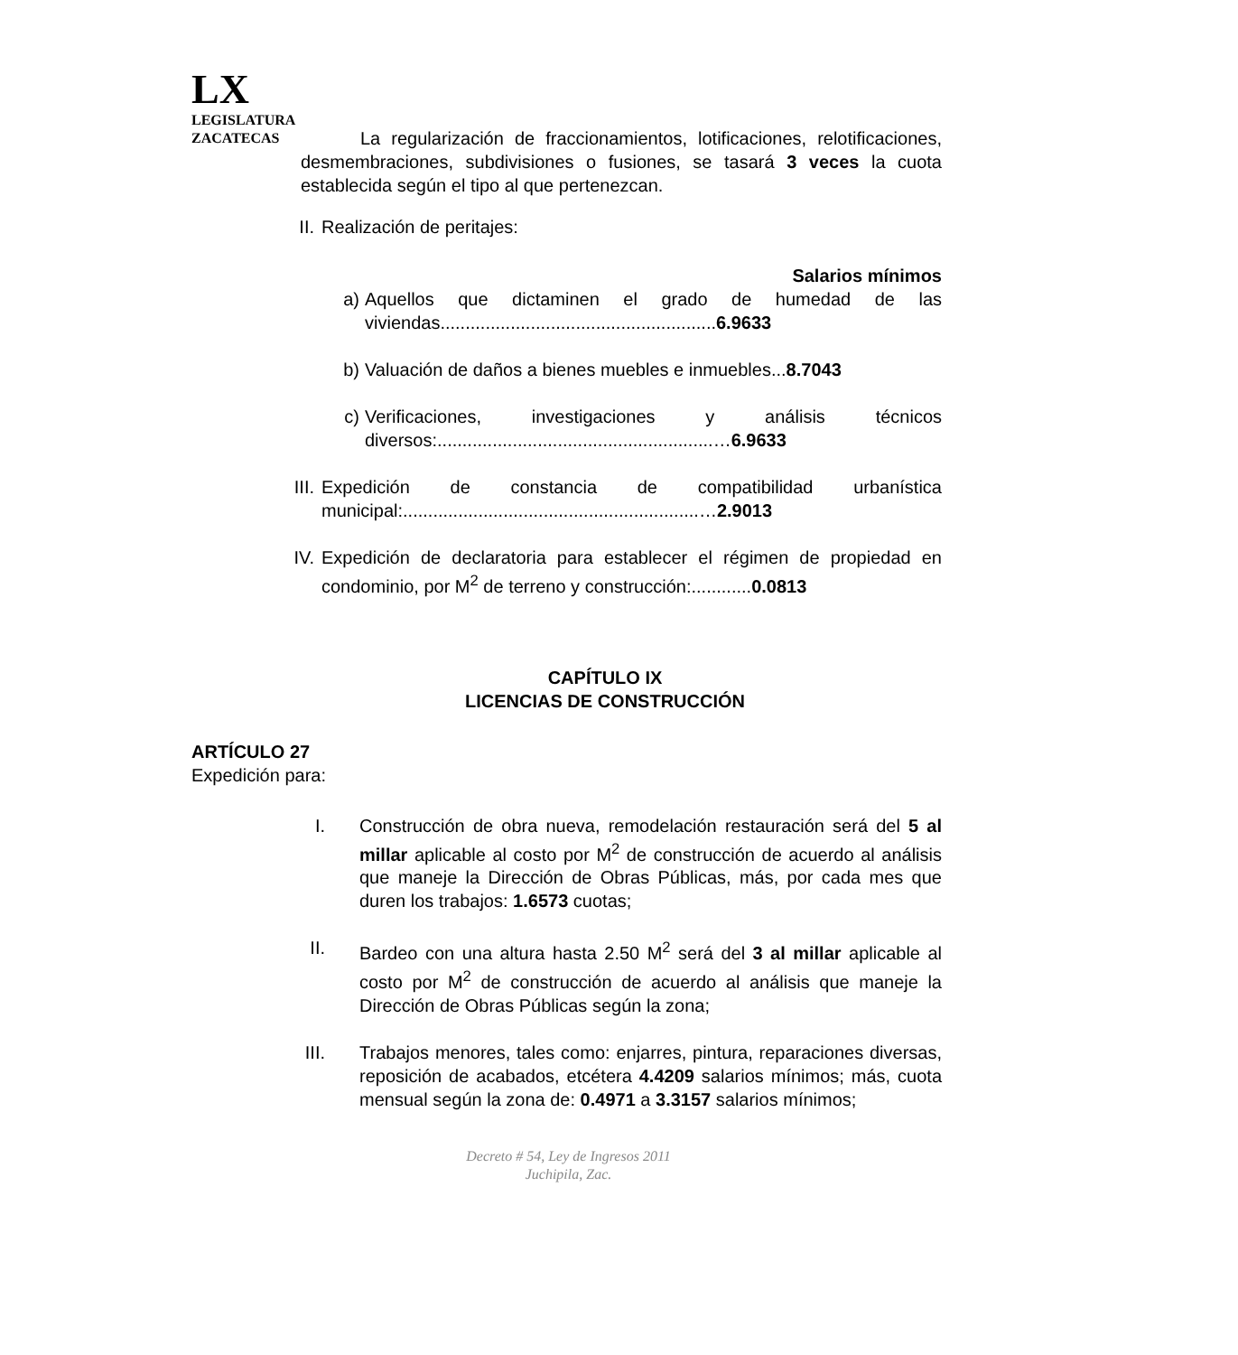LX
LEGISLATURA
ZACATECAS
La regularización de fraccionamientos, lotificaciones, relotificaciones, desmembraciones, subdivisiones o fusiones, se tasará 3 veces la cuota establecida según el tipo al que pertenezcan.
II. Realización de peritajes:
Salarios mínimos
a) Aquellos que dictaminen el grado de humedad de las viviendas.......................................................6.9633
b) Valuación de daños a bienes muebles e inmuebles...8.7043
c) Verificaciones, investigaciones y análisis técnicos diversos:.......................................................…6.9633
III. Expedición de constancia de compatibilidad urbanística municipal:...........................................................…2.9013
IV. Expedición de declaratoria para establecer el régimen de propiedad en condominio, por M<sup>2</sup> de terreno y construcción:............0.0813
CAPÍTULO IX
LICENCIAS DE CONSTRUCCIÓN
ARTÍCULO 27
Expedición para:
I. Construcción de obra nueva, remodelación restauración será del 5 al millar aplicable al costo por M<sup>2</sup> de construcción de acuerdo al análisis que maneje la Dirección de Obras Públicas, más, por cada mes que duren los trabajos: 1.6573 cuotas;
II. Bardeo con una altura hasta 2.50 M<sup>2</sup> será del 3 al millar aplicable al costo por M<sup>2</sup> de construcción de acuerdo al análisis que maneje la Dirección de Obras Públicas según la zona;
III.
Trabajos menores, tales como: enjarres, pintura, reparaciones diversas, reposición de acabados, etcétera 4.4209 salarios mínimos; más, cuota mensual según la zona de: 0.4971 a 3.3157 salarios mínimos;
Decreto # 54, Ley de Ingresos 2011
Juchipila, Zac.